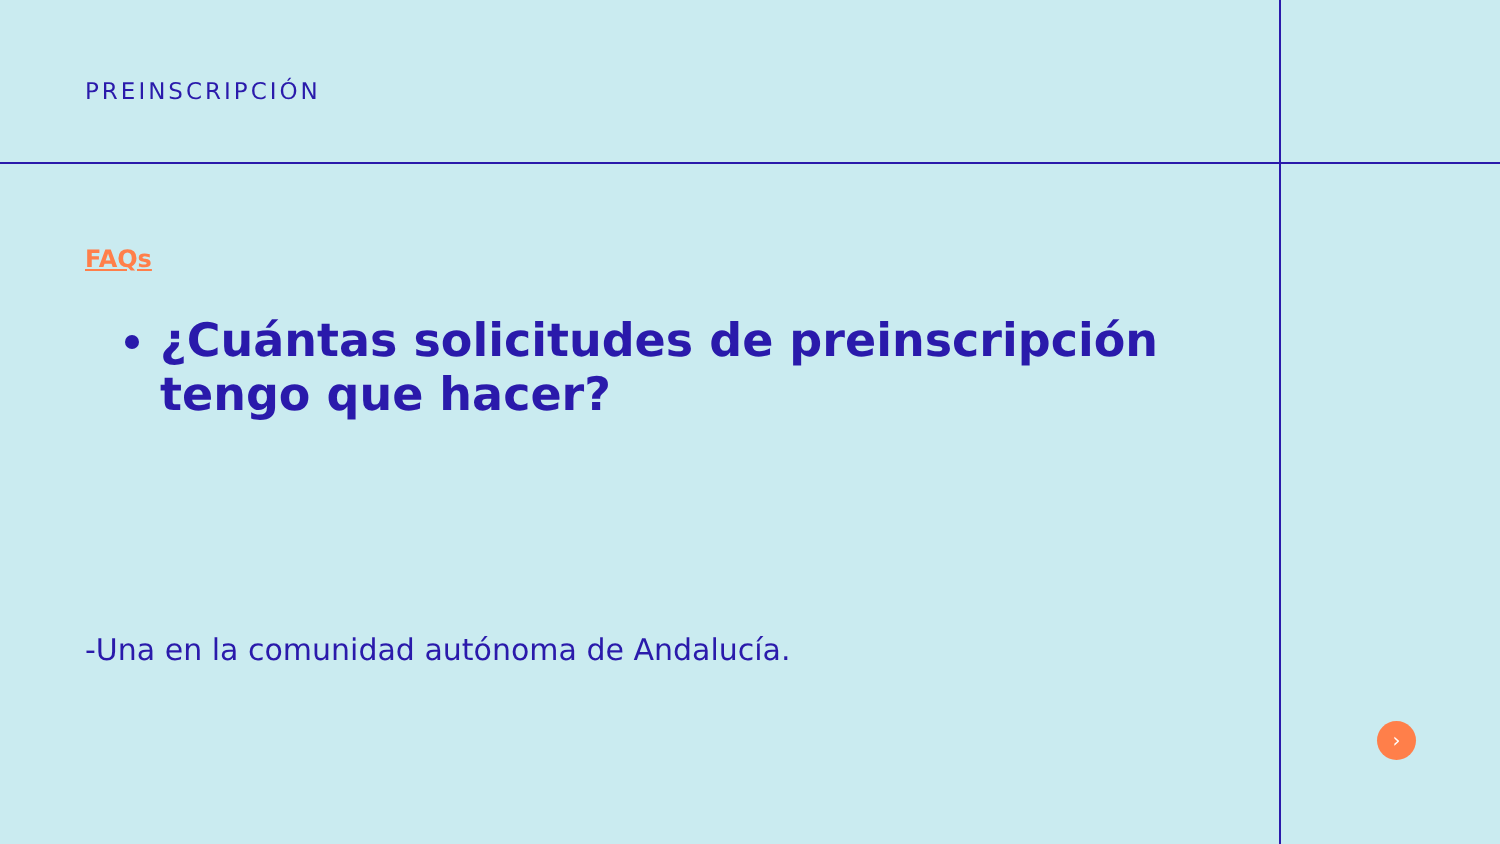PREINSCRIPCIÓN
FAQs
¿Cuántas solicitudes de preinscripción tengo que hacer?
-Una en la comunidad autónoma de Andalucía.
›